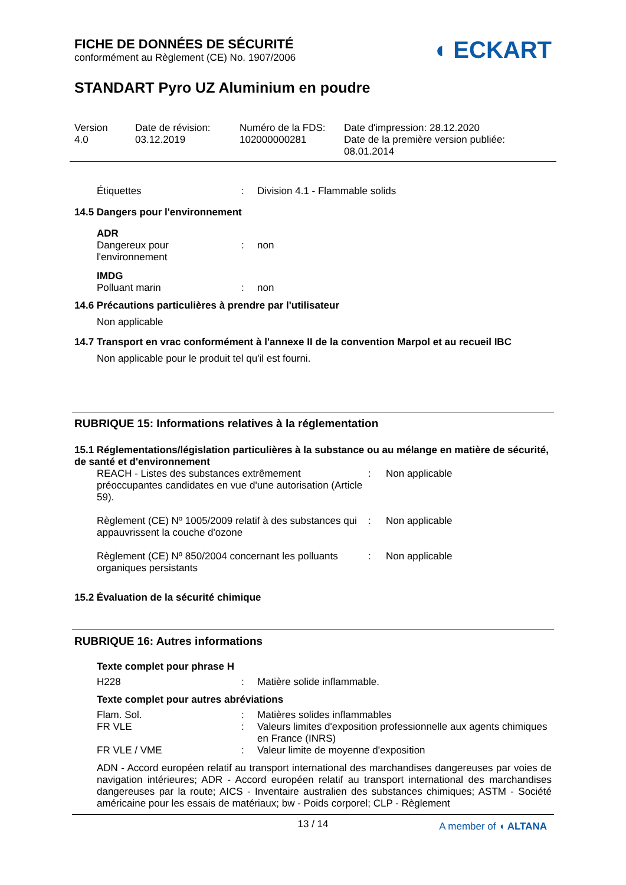◖ ECKART
FICHE DE DONNÉES DE SÉCURITÉ
conformément au Règlement (CE) No. 1907/2006
STANDART Pyro UZ Aluminium en poudre
| Version 4.0 | Date de révision: 03.12.2019 | Numéro de la FDS: 102000000281 | Date d'impression: 28.12.2020 Date de la première version publiée: 08.01.2014 |
| Étiquettes | : | Division 4.1 - Flammable solids |
14.5 Dangers pour l'environnement
ADR
| Dangereux pour l'environnement | : | non |
IMDG
| Polluant marin | : | non |
14.6 Précautions particulières à prendre par l'utilisateur
Non applicable
14.7 Transport en vrac conformément à l'annexe II de la convention Marpol et au recueil IBC
Non applicable pour le produit tel qu'il est fourni.
RUBRIQUE 15: Informations relatives à la réglementation
15.1 Réglementations/législation particulières à la substance ou au mélange en matière de sécurité, de santé et d'environnement
| REACH - Listes des substances extrêmement préoccupantes candidates en vue d'une autorisation (Article 59). | : | Non applicable |
| Règlement (CE) Nº 1005/2009 relatif à des substances qui appauvrissent la couche d'ozone | : | Non applicable |
| Règlement (CE) Nº 850/2004 concernant les polluants organiques persistants | : | Non applicable |
15.2 Évaluation de la sécurité chimique
RUBRIQUE 16: Autres informations
Texte complet pour phrase H
| H228 | : | Matière solide inflammable. |
Texte complet pour autres abréviations
| Flam. Sol. | : | Matières solides inflammables |
| FR VLE | : | Valeurs limites d'exposition professionnelle aux agents chimiques en France (INRS) |
| FR VLE / VME | : | Valeur limite de moyenne d'exposition |
ADN - Accord européen relatif au transport international des marchandises dangereuses par voies de navigation intérieures; ADR - Accord européen relatif au transport international des marchandises dangereuses par la route; AICS - Inventaire australien des substances chimiques; ASTM - Société américaine pour les essais de matériaux; bw - Poids corporel; CLP - Règlement
13 / 14
A member of ◖ ALTANA